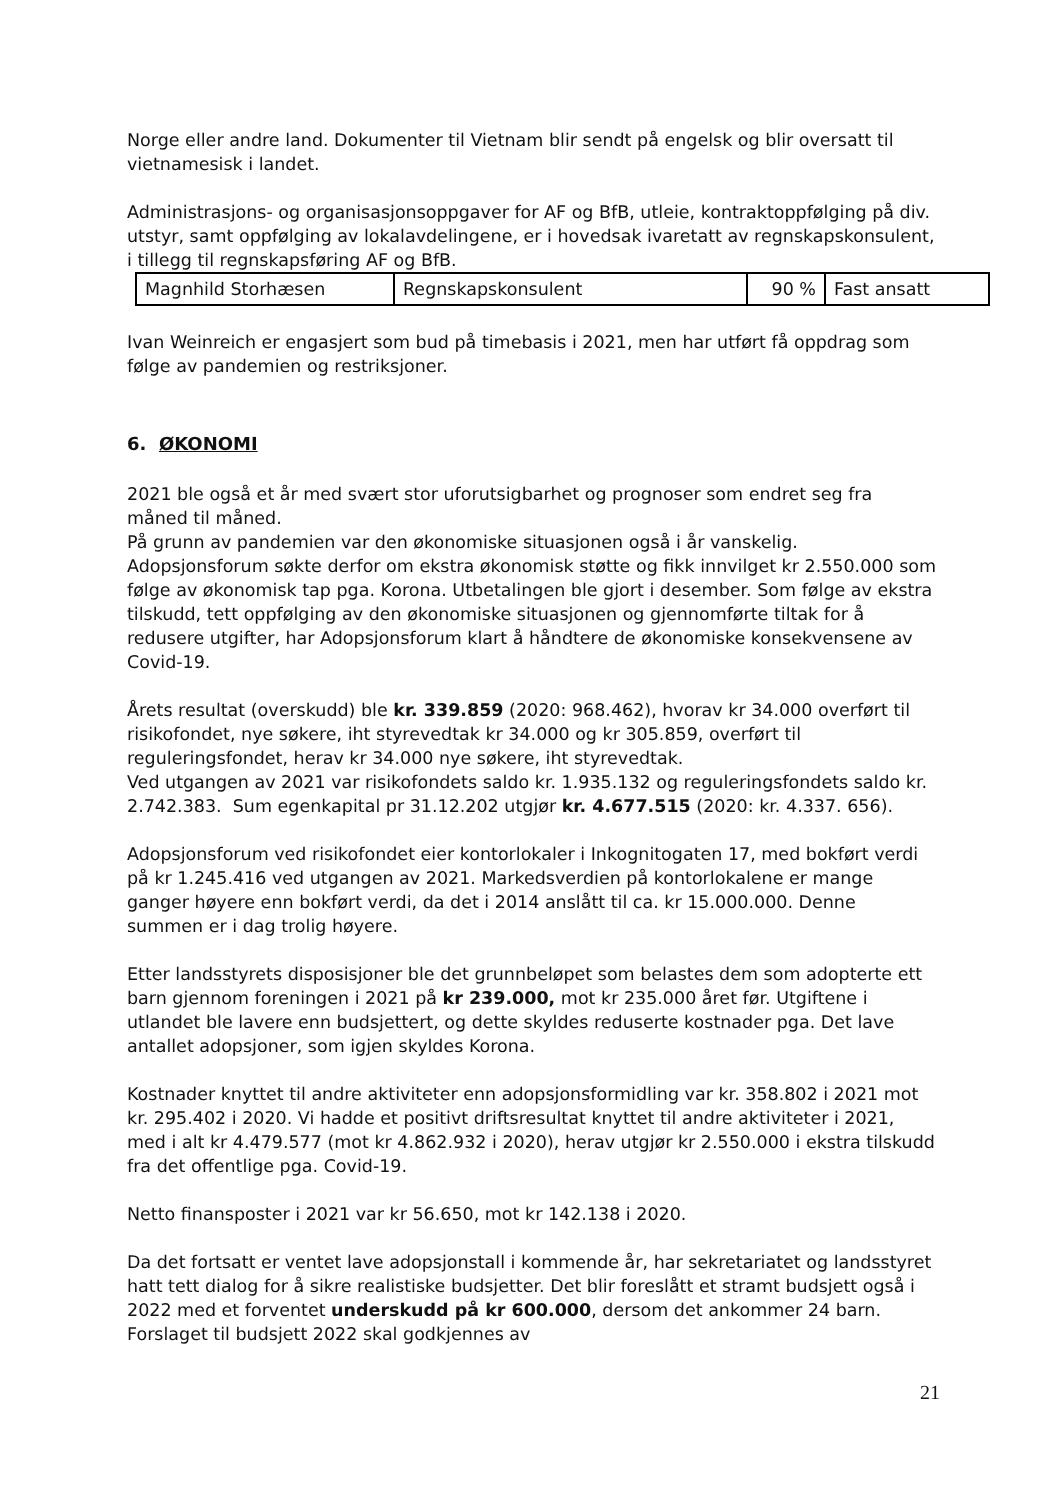Norge eller andre land. Dokumenter til Vietnam blir sendt på engelsk og blir oversatt til vietnamesisk i landet.
Administrasjons- og organisasjonsoppgaver for AF og BfB, utleie, kontraktoppfølging på div. utstyr, samt oppfølging av lokalavdelingene, er i hovedsak ivaretatt av regnskapskonsulent, i tillegg til regnskapsføring AF og BfB.
| Magnhild Storhæsen | Regnskapskonsulent | 90 % | Fast ansatt |
Ivan Weinreich er engasjert som bud på timebasis i 2021, men har utført få oppdrag som følge av pandemien og restriksjoner.
6. ØKONOMI
2021 ble også et år med svært stor uforutsigbarhet og prognoser som endret seg fra måned til måned.
På grunn av pandemien var den økonomiske situasjonen også i år vanskelig. Adopsjonsforum søkte derfor om ekstra økonomisk støtte og fikk innvilget kr 2.550.000 som følge av økonomisk tap pga. Korona. Utbetalingen ble gjort i desember. Som følge av ekstra tilskudd, tett oppfølging av den økonomiske situasjonen og gjennomførte tiltak for å redusere utgifter, har Adopsjonsforum klart å håndtere de økonomiske konsekvensene av Covid-19.
Årets resultat (overskudd) ble kr. 339.859 (2020: 968.462), hvorav kr 34.000 overført til risikofondet, nye søkere, iht styrevedtak kr 34.000 og kr 305.859, overført til reguleringsfondet, herav kr 34.000 nye søkere, iht styrevedtak.
Ved utgangen av 2021 var risikofondets saldo kr. 1.935.132 og reguleringsfondets saldo kr. 2.742.383. Sum egenkapital pr 31.12.202 utgjør kr. 4.677.515 (2020: kr. 4.337. 656).
Adopsjonsforum ved risikofondet eier kontorlokaler i Inkognitogaten 17, med bokført verdi på kr 1.245.416 ved utgangen av 2021. Markedsverdien på kontorlokalene er mange ganger høyere enn bokført verdi, da det i 2014 anslått til ca. kr 15.000.000. Denne summen er i dag trolig høyere.
Etter landsstyrets disposisjoner ble det grunnbeløpet som belastes dem som adopterte ett barn gjennom foreningen i 2021 på kr 239.000, mot kr 235.000 året før. Utgiftene i utlandet ble lavere enn budsjettert, og dette skyldes reduserte kostnader pga. Det lave antallet adopsjoner, som igjen skyldes Korona.
Kostnader knyttet til andre aktiviteter enn adopsjonsformidling var kr. 358.802 i 2021 mot kr. 295.402 i 2020. Vi hadde et positivt driftsresultat knyttet til andre aktiviteter i 2021, med i alt kr 4.479.577 (mot kr 4.862.932 i 2020), herav utgjør kr 2.550.000 i ekstra tilskudd fra det offentlige pga. Covid-19.
Netto finansposter i 2021 var kr 56.650, mot kr 142.138 i 2020.
Da det fortsatt er ventet lave adopsjonstall i kommende år, har sekretariatet og landsstyret hatt tett dialog for å sikre realistiske budsjetter. Det blir foreslått et stramt budsjett også i 2022 med et forventet underskudd på kr 600.000, dersom det ankommer 24 barn. Forslaget til budsjett 2022 skal godkjennes av
21